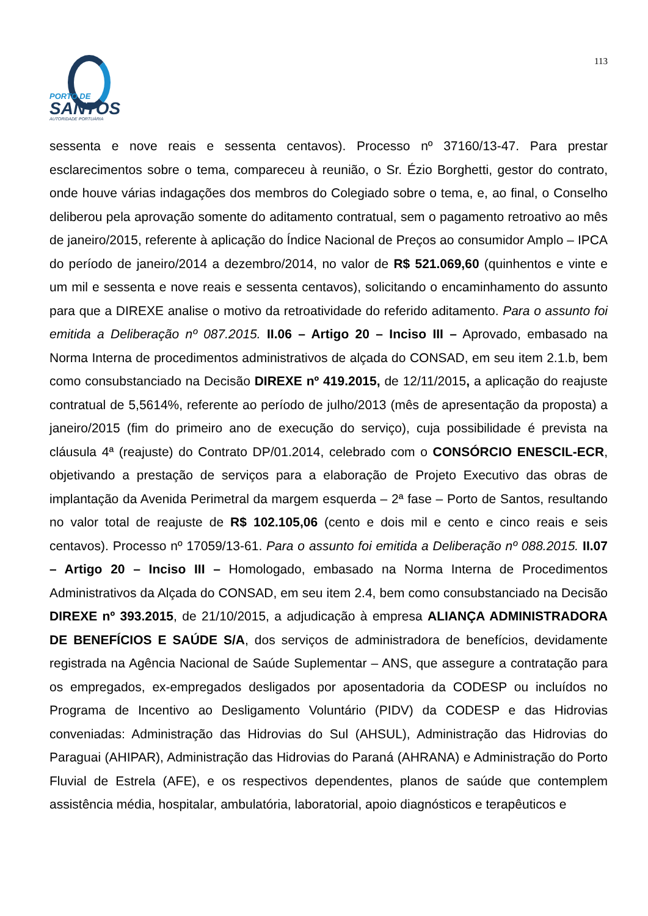113
PORTO DE
SANTOS
AUTORIDADE PORTUÁRIA
sessenta e nove reais e sessenta centavos). Processo nº 37160/13-47. Para prestar esclarecimentos sobre o tema, compareceu à reunião, o Sr. Ézio Borghetti, gestor do contrato, onde houve várias indagações dos membros do Colegiado sobre o tema, e, ao final, o Conselho deliberou pela aprovação somente do aditamento contratual, sem o pagamento retroativo ao mês de janeiro/2015, referente à aplicação do Índice Nacional de Preços ao consumidor Amplo – IPCA do período de janeiro/2014 a dezembro/2014, no valor de R$ 521.069,60 (quinhentos e vinte e um mil e sessenta e nove reais e sessenta centavos), solicitando o encaminhamento do assunto para que a DIREXE analise o motivo da retroatividade do referido aditamento. Para o assunto foi emitida a Deliberação nº 087.2015. II.06 – Artigo 20 – Inciso III – Aprovado, embasado na Norma Interna de procedimentos administrativos de alçada do CONSAD, em seu item 2.1.b, bem como consubstanciado na Decisão DIREXE nº 419.2015, de 12/11/2015, a aplicação do reajuste contratual de 5,5614%, referente ao período de julho/2013 (mês de apresentação da proposta) a janeiro/2015 (fim do primeiro ano de execução do serviço), cuja possibilidade é prevista na cláusula 4ª (reajuste) do Contrato DP/01.2014, celebrado com o CONSÓRCIO ENESCIL-ECR, objetivando a prestação de serviços para a elaboração de Projeto Executivo das obras de implantação da Avenida Perimetral da margem esquerda – 2ª fase – Porto de Santos, resultando no valor total de reajuste de R$ 102.105,06 (cento e dois mil e cento e cinco reais e seis centavos). Processo nº 17059/13-61. Para o assunto foi emitida a Deliberação nº 088.2015. II.07 – Artigo 20 – Inciso III – Homologado, embasado na Norma Interna de Procedimentos Administrativos da Alçada do CONSAD, em seu item 2.4, bem como consubstanciado na Decisão DIREXE nº 393.2015, de 21/10/2015, a adjudicação à empresa ALIANÇA ADMINISTRADORA DE BENEFÍCIOS E SAÚDE S/A, dos serviços de administradora de benefícios, devidamente registrada na Agência Nacional de Saúde Suplementar – ANS, que assegure a contratação para os empregados, ex-empregados desligados por aposentadoria da CODESP ou incluídos no Programa de Incentivo ao Desligamento Voluntário (PIDV) da CODESP e das Hidrovias conveniadas: Administração das Hidrovias do Sul (AHSUL), Administração das Hidrovias do Paraguai (AHIPAR), Administração das Hidrovias do Paraná (AHRANA) e Administração do Porto Fluvial de Estrela (AFE), e os respectivos dependentes, planos de saúde que contemplem assistência média, hospitalar, ambulatória, laboratorial, apoio diagnósticos e terapêuticos e